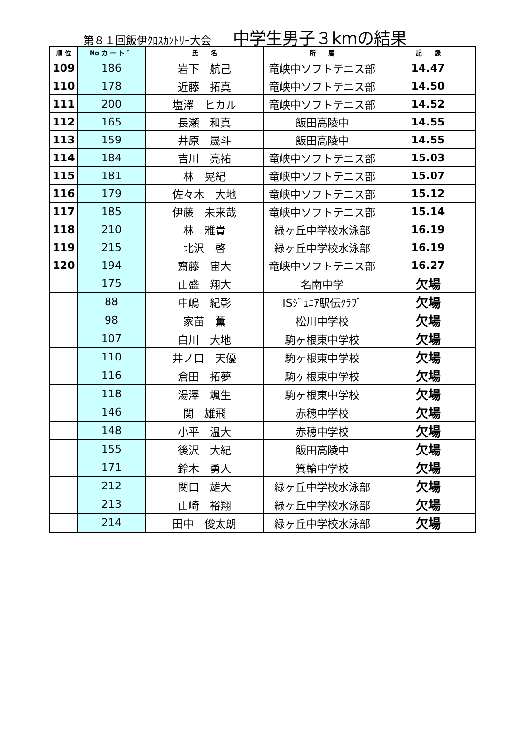第８１回飯伊ｸﾛｽｶﾝﾄﾘｰ大会 中学生男子３kmの結果
| 順 位 | No カ ー ト ゛ | 氏 名 | 所 属 | 記 録 |
| --- | --- | --- | --- | --- |
| 109 | 186 | 岩下 航己 | 竜峡中ソフトテニス部 | 14.47 |
| 110 | 178 | 近藤 拓真 | 竜峡中ソフトテニス部 | 14.50 |
| 111 | 200 | 塩澤 ヒカル | 竜峡中ソフトテニス部 | 14.52 |
| 112 | 165 | 長瀬 和真 | 飯田高陵中 | 14.55 |
| 113 | 159 | 井原 晟斗 | 飯田高陵中 | 14.55 |
| 114 | 184 | 吉川 亮祐 | 竜峡中ソフトテニス部 | 15.03 |
| 115 | 181 | 林 晃紀 | 竜峡中ソフトテニス部 | 15.07 |
| 116 | 179 | 佐々木 大地 | 竜峡中ソフトテニス部 | 15.12 |
| 117 | 185 | 伊藤 未来哉 | 竜峡中ソフトテニス部 | 15.14 |
| 118 | 210 | 林 雅貴 | 緑ヶ丘中学校水泳部 | 16.19 |
| 119 | 215 | 北沢 啓 | 緑ヶ丘中学校水泳部 | 16.19 |
| 120 | 194 | 齋藤 宙大 | 竜峡中ソフトテニス部 | 16.27 |
| | 175 | 山盛 翔大 | 名南中学 | 欠場 |
| | 88 | 中嶋 紀彰 | ISｼﾞｭﾆｱ駅伝ｸﾗﾌﾞ | 欠場 |
| | 98 | 家苗 薫 | 松川中学校 | 欠場 |
| | 107 | 白川 大地 | 駒ヶ根東中学校 | 欠場 |
| | 110 | 井ノ口 天優 | 駒ヶ根東中学校 | 欠場 |
| | 116 | 倉田 拓夢 | 駒ヶ根東中学校 | 欠場 |
| | 118 | 湯澤 颯生 | 駒ヶ根東中学校 | 欠場 |
| | 146 | 関 雄飛 | 赤穂中学校 | 欠場 |
| | 148 | 小平 温大 | 赤穂中学校 | 欠場 |
| | 155 | 後沢 大紀 | 飯田高陵中 | 欠場 |
| | 171 | 鈴木 勇人 | 箕輪中学校 | 欠場 |
| | 212 | 関口 雄大 | 緑ヶ丘中学校水泳部 | 欠場 |
| | 213 | 山崎 裕翔 | 緑ヶ丘中学校水泳部 | 欠場 |
| | 214 | 田中 俊太朗 | 緑ヶ丘中学校水泳部 | 欠場 |